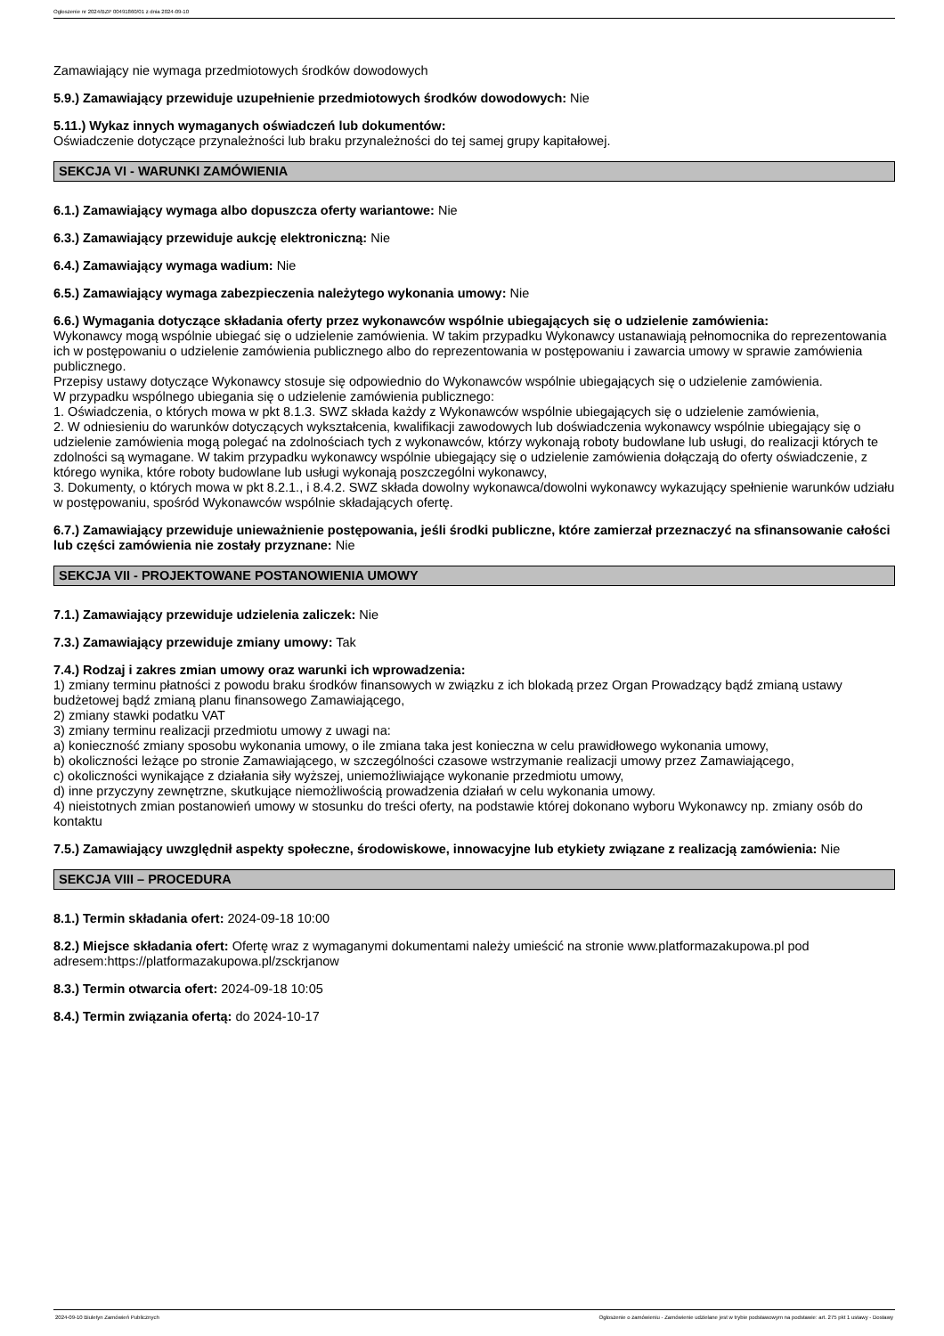Ogłoszenie nr 2024/BZP 00491860/01 z dnia 2024-09-10
Zamawiający nie wymaga przedmiotowych środków dowodowych
5.9.) Zamawiający przewiduje uzupełnienie przedmiotowych środków dowodowych: Nie
5.11.) Wykaz innych wymaganych oświadczeń lub dokumentów:
Oświadczenie dotyczące przynależności lub braku przynależności do tej samej grupy kapitałowej.
SEKCJA VI - WARUNKI ZAMÓWIENIA
6.1.) Zamawiający wymaga albo dopuszcza oferty wariantowe: Nie
6.3.) Zamawiający przewiduje aukcję elektroniczną: Nie
6.4.) Zamawiający wymaga wadium: Nie
6.5.) Zamawiający wymaga zabezpieczenia należytego wykonania umowy: Nie
6.6.) Wymagania dotyczące składania oferty przez wykonawców wspólnie ubiegających się o udzielenie zamówienia:
Wykonawcy mogą wspólnie ubiegać się o udzielenie zamówienia. W takim przypadku Wykonawcy ustanawiają pełnomocnika do reprezentowania ich w postępowaniu o udzielenie zamówienia publicznego albo do reprezentowania w postępowaniu i zawarcia umowy w sprawie zamówienia publicznego.
Przepisy ustawy dotyczące Wykonawcy stosuje się odpowiednio do Wykonawców wspólnie ubiegających się o udzielenie zamówienia.
W przypadku wspólnego ubiegania się o udzielenie zamówienia publicznego:
1. Oświadczenia, o których mowa w pkt 8.1.3. SWZ składa każdy z Wykonawców wspólnie ubiegających się o udzielenie zamówienia,
2. W odniesieniu do warunków dotyczących wykształcenia, kwalifikacji zawodowych lub doświadczenia wykonawcy wspólnie ubiegający się o udzielenie zamówienia mogą polegać na zdolnościach tych z wykonawców, którzy wykonają roboty budowlane lub usługi, do realizacji których te zdolności są wymagane. W takim przypadku wykonawcy wspólnie ubiegający się o udzielenie zamówienia dołączają do oferty oświadczenie, z którego wynika, które roboty budowlane lub usługi wykonają poszczególni wykonawcy,
3. Dokumenty, o których mowa w pkt 8.2.1., i 8.4.2. SWZ składa dowolny wykonawca/dowolni wykonawcy wykazujący spełnienie warunków udziału w postępowaniu, spośród Wykonawców wspólnie składających ofertę.
6.7.) Zamawiający przewiduje unieważnienie postępowania, jeśli środki publiczne, które zamierzał przeznaczyć na sfinansowanie całości lub części zamówienia nie zostały przyznane: Nie
SEKCJA VII - PROJEKTOWANE POSTANOWIENIA UMOWY
7.1.) Zamawiający przewiduje udzielenia zaliczek: Nie
7.3.) Zamawiający przewiduje zmiany umowy: Tak
7.4.) Rodzaj i zakres zmian umowy oraz warunki ich wprowadzenia:
1) zmiany terminu płatności z powodu braku środków finansowych w związku z ich blokadą przez Organ Prowadzący bądź zmianą ustawy budżetowej bądź zmianą planu finansowego Zamawiającego,
2) zmiany stawki podatku VAT
3) zmiany terminu realizacji przedmiotu umowy z uwagi na:
a) konieczność zmiany sposobu wykonania umowy, o ile zmiana taka jest konieczna w celu prawidłowego wykonania umowy,
b) okoliczności leżące po stronie Zamawiającego, w szczególności czasowe wstrzymanie realizacji umowy przez Zamawiającego,
c) okoliczności wynikające z działania siły wyższej, uniemożliwiające wykonanie przedmiotu umowy,
d) inne przyczyny zewnętrzne, skutkujące niemożliwością prowadzenia działań w celu wykonania umowy.
4) nieistotnych zmian postanowień umowy w stosunku do treści oferty, na podstawie której dokonano wyboru Wykonawcy np. zmiany osób do kontaktu
7.5.) Zamawiający uwzględnił aspekty społeczne, środowiskowe, innowacyjne lub etykiety związane z realizacją zamówienia: Nie
SEKCJA VIII – PROCEDURA
8.1.) Termin składania ofert: 2024-09-18 10:00
8.2.) Miejsce składania ofert: Ofertę wraz z wymaganymi dokumentami należy umieścić na stronie www.platformazakupowa.pl pod adresem:https://platformazakupowa.pl/zsckrjanow
8.3.) Termin otwarcia ofert: 2024-09-18 10:05
8.4.) Termin związania ofertą: do 2024-10-17
2024-09-10 Biuletyn Zamówień Publicznych Ogłoszenie o zamówieniu - Zamówienie udzielane jest w trybie podstawowym na podstawie: art. 275 pkt 1 ustawy - Dostawy